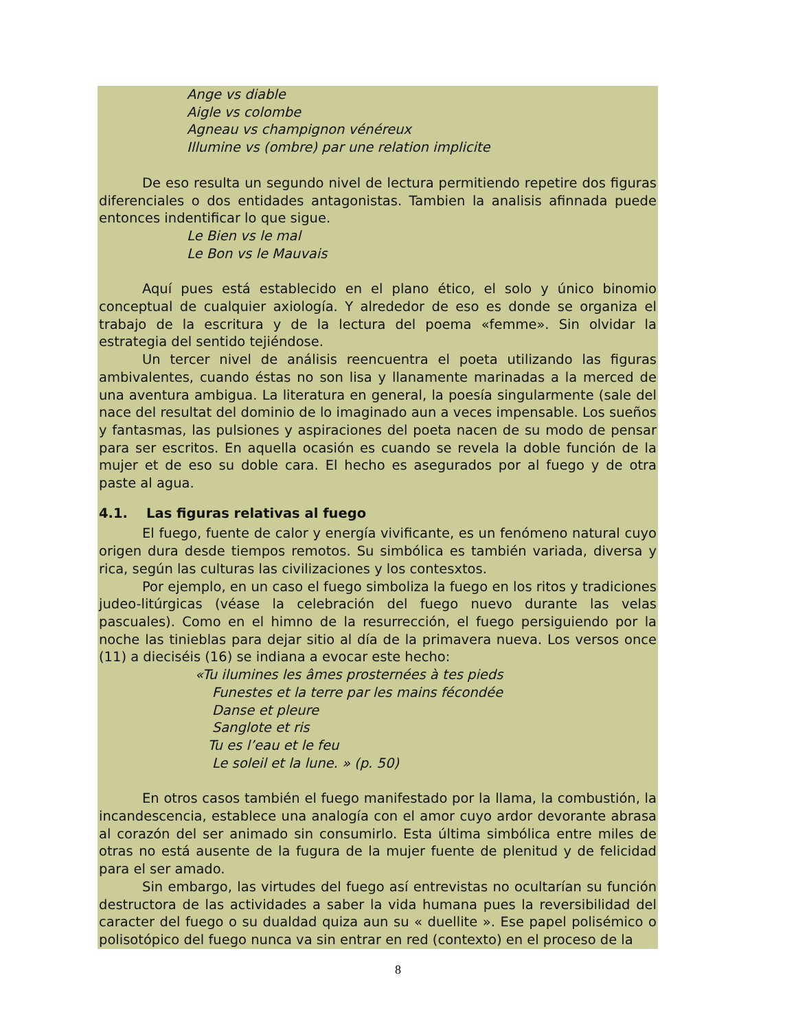Ange vs diable
Aigle vs colombe
Agneau vs champignon vénéreux
Illumine vs (ombre) par une relation implicite
De eso resulta un segundo nivel de lectura permitiendo repetire dos figuras diferenciales o dos entidades antagonistas. Tambien la analisis afinnada puede entonces indentificar lo que sigue.
Le Bien vs le mal
Le Bon vs le Mauvais
Aquí pues está establecido en el plano ético, el solo y único binomio conceptual de cualquier axiología. Y alrededor de eso es donde se organiza el trabajo de la escritura y de la lectura del poema «femme». Sin olvidar la estrategia del sentido tejiéndose.
Un tercer nivel de análisis reencuentra el poeta utilizando las figuras ambivalentes, cuando éstas no son lisa y llanamente marinadas a la merced de una aventura ambigua. La literatura en general, la poesía singularmente (sale del nace del resultat del dominio de lo imaginado aun a veces impensable. Los sueños y fantasmas, las pulsiones y aspiraciones del poeta nacen de su modo de pensar para ser escritos. En aquella ocasión es cuando se revela la doble función de la mujer et de eso su doble cara. El hecho es asegurados por al fuego y de otra paste al agua.
4.1. Las figuras relativas al fuego
El fuego, fuente de calor y energía vivificante, es un fenómeno natural cuyo origen dura desde tiempos remotos. Su simbólica es también variada, diversa y rica, según las culturas las civilizaciones y los contesxtos.
Por ejemplo, en un caso el fuego simboliza la fuego en los ritos y tradiciones judeo-litúrgicas (véase la celebración del fuego nuevo durante las velas pascuales). Como en el himno de la resurrección, el fuego persiguiendo por la noche las tinieblas para dejar sitio al día de la primavera nueva. Los versos once (11) a dieciséis (16) se indiana a evocar este hecho:
«Tu ilumines les âmes prosternées à tes pieds
Funestes et la terre par les mains fécondée
Danse et pleure
Sanglote et ris
Tu es l’eau et le feu
Le soleil et la lune. » (p. 50)
En otros casos también el fuego manifestado por la llama, la combustión, la incandescencia, establece una analogía con el amor cuyo ardor devorante abrasa al corazón del ser animado sin consumirlo. Esta última simbólica entre miles de otras no está ausente de la fugura de la mujer fuente de plenitud y de felicidad para el ser amado.
Sin embargo, las virtudes del fuego así entrevistas no ocultarían su función destructora de las actividades a saber la vida humana pues la reversibilidad del caracter del fuego o su dualdad quiza aun su « duellite ». Ese papel polisémico o polisotópico del fuego nunca va sin entrar en red (contexto) en el proceso de la
8